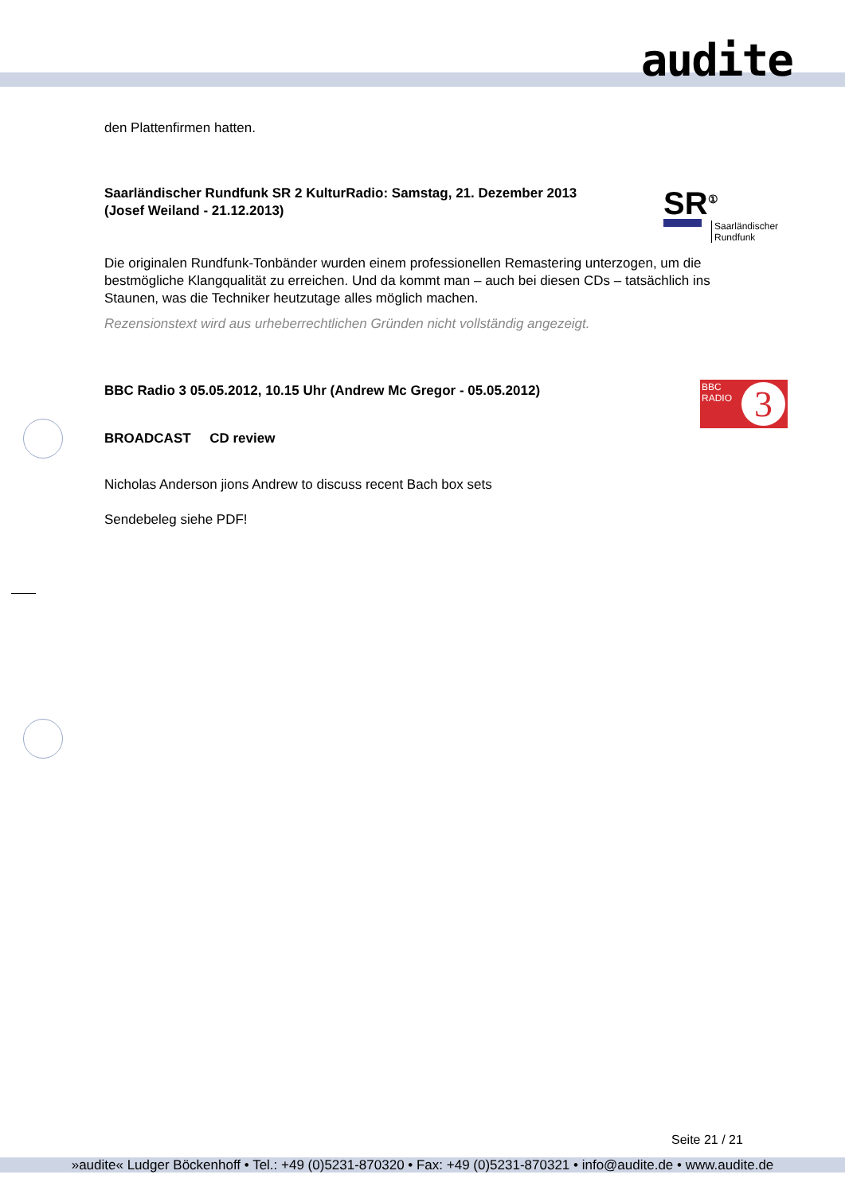audite
den Plattenfirmen hatten.
Saarländischer Rundfunk SR 2 KulturRadio: Samstag, 21. Dezember 2013
(Josef Weiland - 21.12.2013)
Die originalen Rundfunk-Tonbänder wurden einem professionellen Remastering unterzogen, um die bestmögliche Klangqualität zu erreichen. Und da kommt man – auch bei diesen CDs – tatsächlich ins Staunen, was die Techniker heutzutage alles möglich machen.
Rezensionstext wird aus urheberrechtlichen Gründen nicht vollständig angezeigt.
BBC Radio 3 05.05.2012, 10.15 Uhr (Andrew Mc Gregor - 05.05.2012)
BROADCAST CD review
Nicholas Anderson jions Andrew to discuss recent Bach box sets
Sendebeleg siehe PDF!
SR<sup>①</sup>
Saarländischer
Rundfunk
BBC
RADIO 3
Seite 21 / 21
»audite« Ludger Böckenhoff • Tel.: +49 (0)5231-870320 • Fax: +49 (0)5231-870321 • info@audite.de • www.audite.de